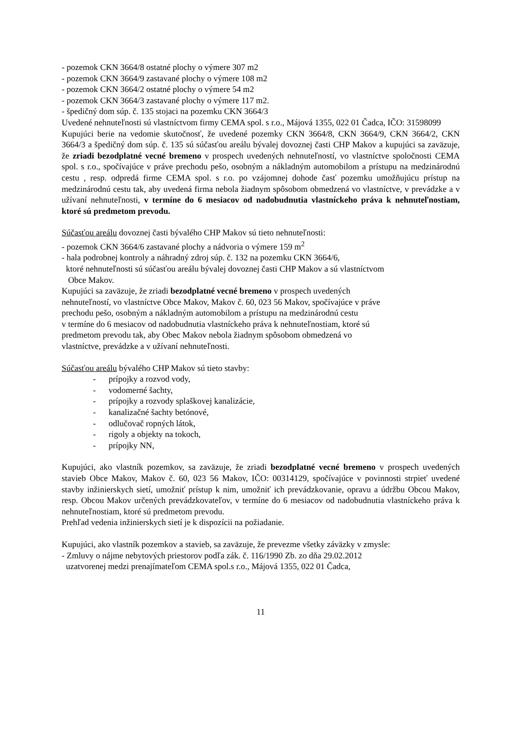- pozemok CKN 3664/8 ostatné plochy o výmere 307 m2
- pozemok CKN 3664/9 zastavané plochy o výmere 108 m2
- pozemok CKN 3664/2 ostatné plochy o výmere 54 m2
- pozemok CKN 3664/3 zastavané plochy o výmere 117 m2.
- špedičný dom súp. č. 135 stojaci na pozemku CKN 3664/3
Uvedené nehnuteľnosti sú vlastníctvom firmy CEMA spol. s r.o., Májová 1355, 022 01 Čadca, IČO: 31598099
Kupujúci berie na vedomie skutočnosť, že uvedené pozemky CKN 3664/8, CKN 3664/9, CKN 3664/2, CKN 3664/3 a špedičný dom súp. č. 135 sú súčasťou areálu bývalej dovoznej časti CHP Makov a kupujúci sa zaväzuje, že zriadi bezodplatné vecné bremeno v prospech uvedených nehnuteľností, vo vlastníctve spoločnosti CEMA spol. s r.o., spočívajúce v práve prechodu pešo, osobným a nákladným automobilom a prístupu na medzinárodnú cestu , resp. odpredá firme CEMA spol. s r.o. po vzájomnej dohode časť pozemku umožňujúcu prístup na medzinárodnú cestu tak, aby uvedená firma nebola žiadnym spôsobom obmedzená vo vlastníctve, v prevádzke a v užívaní nehnuteľnosti, v termíne do 6 mesiacov od nadobudnutia vlastníckeho práva k nehnuteľnostiam, ktoré sú predmetom prevodu.
Súčasťou areálu dovoznej časti bývalého CHP Makov sú tieto nehnuteľnosti:
- pozemok CKN 3664/6 zastavané plochy a nádvoria o výmere 159 m<sup>2</sup>
- hala podrobnej kontroly a náhradný zdroj súp. č. 132 na pozemku CKN 3664/6,
ktoré nehnuteľnosti sú súčasťou areálu bývalej dovoznej časti CHP Makov a sú vlastníctvom
Obce Makov.
Kupujúci sa zaväzuje, že zriadi bezodplatné vecné bremeno v prospech uvedených
nehnuteľností, vo vlastníctve Obce Makov, Makov č. 60, 023 56 Makov, spočívajúce v práve
prechodu pešo, osobným a nákladným automobilom a prístupu na medzinárodnú cestu
v termíne do 6 mesiacov od nadobudnutia vlastníckeho práva k nehnuteľnostiam, ktoré sú
predmetom prevodu tak, aby Obec Makov nebola žiadnym spôsobom obmedzená vo
vlastníctve, prevádzke a v užívaní nehnuteľnosti.
Súčasťou areálu bývalého CHP Makov sú tieto stavby:
- prípojky a rozvod vody,
- vodomerné šachty,
- prípojky a rozvody splaškovej kanalizácie,
- kanalizačné šachty betónové,
- odlučovač ropných látok,
- rigoly a objekty na tokoch,
- prípojky NN,
Kupujúci, ako vlastník pozemkov, sa zaväzuje, že zriadi bezodplatné vecné bremeno v prospech uvedených stavieb Obce Makov, Makov č. 60, 023 56 Makov, IČO: 00314129, spočívajúce v povinnosti strpieť uvedené stavby inžinierskych sietí, umožniť prístup k nim, umožniť ich prevádzkovanie, opravu a údržbu Obcou Makov, resp. Obcou Makov určených prevádzkovateľov, v termíne do 6 mesiacov od nadobudnutia vlastníckeho práva k nehnuteľnostiam, ktoré sú predmetom prevodu.
Prehľad vedenia inžinierskych sietí je k dispozícii na požiadanie.
Kupujúci, ako vlastník pozemkov a stavieb, sa zaväzuje, že prevezme všetky záväzky v zmysle:
- Zmluvy o nájme nebytových priestorov podľa zák. č. 116/1990 Zb. zo dňa 29.02.2012
uzatvorenej medzi prenajímateľom CEMA spol.s r.o., Májová 1355, 022 01 Čadca,
11